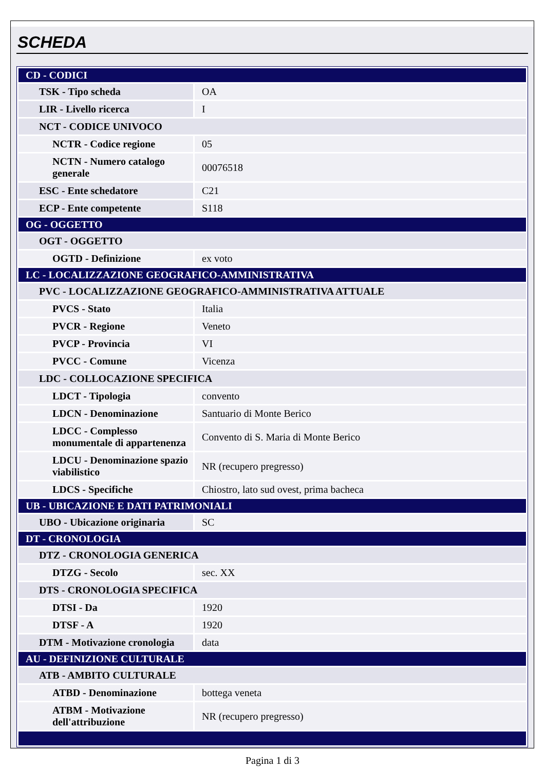SCHEDA
| CD - CODICI | |
| TSK - Tipo scheda | OA |
| LIR - Livello ricerca | I |
| NCT - CODICE UNIVOCO | |
| NCTR - Codice regione | 05 |
| NCTN - Numero catalogo generale | 00076518 |
| ESC - Ente schedatore | C21 |
| ECP - Ente competente | S118 |
| OG - OGGETTO | |
| OGT - OGGETTO | |
| OGTD - Definizione | ex voto |
| LC - LOCALIZZAZIONE GEOGRAFICO-AMMINISTRATIVA | |
| PVC - LOCALIZZAZIONE GEOGRAFICO-AMMINISTRATIVA ATTUALE | |
| PVCS - Stato | Italia |
| PVCR - Regione | Veneto |
| PVCP - Provincia | VI |
| PVCC - Comune | Vicenza |
| LDC - COLLOCAZIONE SPECIFICA | |
| LDCT - Tipologia | convento |
| LDCN - Denominazione | Santuario di Monte Berico |
| LDCC - Complesso monumentale di appartenenza | Convento di S. Maria di Monte Berico |
| LDCU - Denominazione spazio viabilistico | NR (recupero pregresso) |
| LDCS - Specifiche | Chiostro, lato sud ovest, prima bacheca |
| UB - UBICAZIONE E DATI PATRIMONIALI | |
| UBO - Ubicazione originaria | SC |
| DT - CRONOLOGIA | |
| DTZ - CRONOLOGIA GENERICA | |
| DTZG - Secolo | sec. XX |
| DTS - CRONOLOGIA SPECIFICA | |
| DTSI - Da | 1920 |
| DTSF - A | 1920 |
| DTM - Motivazione cronologia | data |
| AU - DEFINIZIONE CULTURALE | |
| ATB - AMBITO CULTURALE | |
| ATBD - Denominazione | bottega veneta |
| ATBM - Motivazione dell'attribuzione | NR (recupero pregresso) |
Pagina 1 di 3